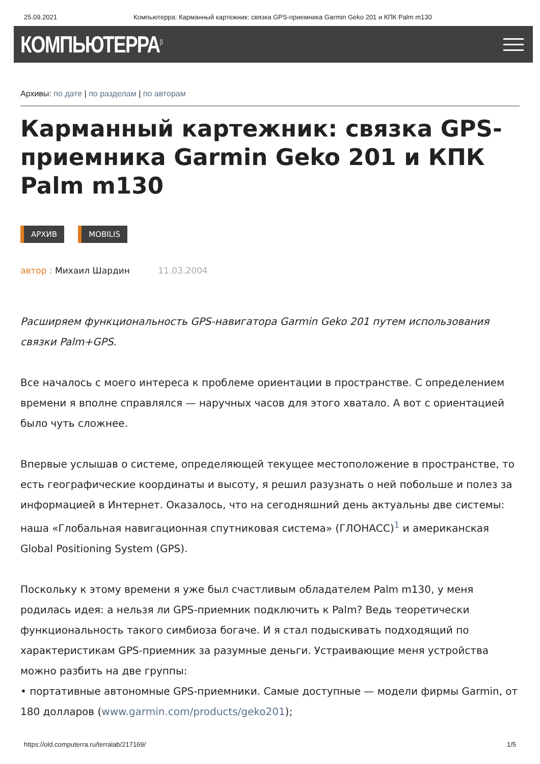25.09.2021 Компьютерра: Карманный картежник: связка GPS-приемника Garmin Geko 201 и КПК Palm m130
КОМПЬЮТЕРРА<sup>β</sup>
Архивы: по дате | по разделам | по авторам
Карманный картежник: связка GPS-приемника Garmin Geko 201 и КПК Palm m130
АРХИВ MOBILIS
автор : Михаил Шардин 11.03.2004
Расширяем функциональность GPS-навигатора Garmin Geko 201 путем использования связки Palm+GPS.
Все началось с моего интереса к проблеме ориентации в пространстве. С определением времени я вполне справлялся — наручных часов для этого хватало. А вот с ориентацией было чуть сложнее.
Впервые услышав о системе, определяющей текущее местоположение в пространстве, то есть географические координаты и высоту, я решил разузнать о ней побольше и полез за информацией в Интернет. Оказалось, что на сегодняшний день актуальны две системы: наша «Глобальная навигационная спутниковая система» (ГЛОНАСС)<sup>1</sup> и американская Global Positioning System (GPS).
Поскольку к этому времени я уже был счастливым обладателем Palm m130, у меня родилась идея: а нельзя ли GPS-приемник подключить к Palm? Ведь теоретически функциональность такого симбиоза богаче. И я стал подыскивать подходящий по характеристикам GPS-приемник за разумные деньги. Устраивающие меня устройства можно разбить на две группы:
• портативные автономные GPS-приемники. Самые доступные — модели фирмы Garmin, от 180 долларов (www.garmin.com/products/geko201);
https://old.computerra.ru/terralab/217169/ 1/5